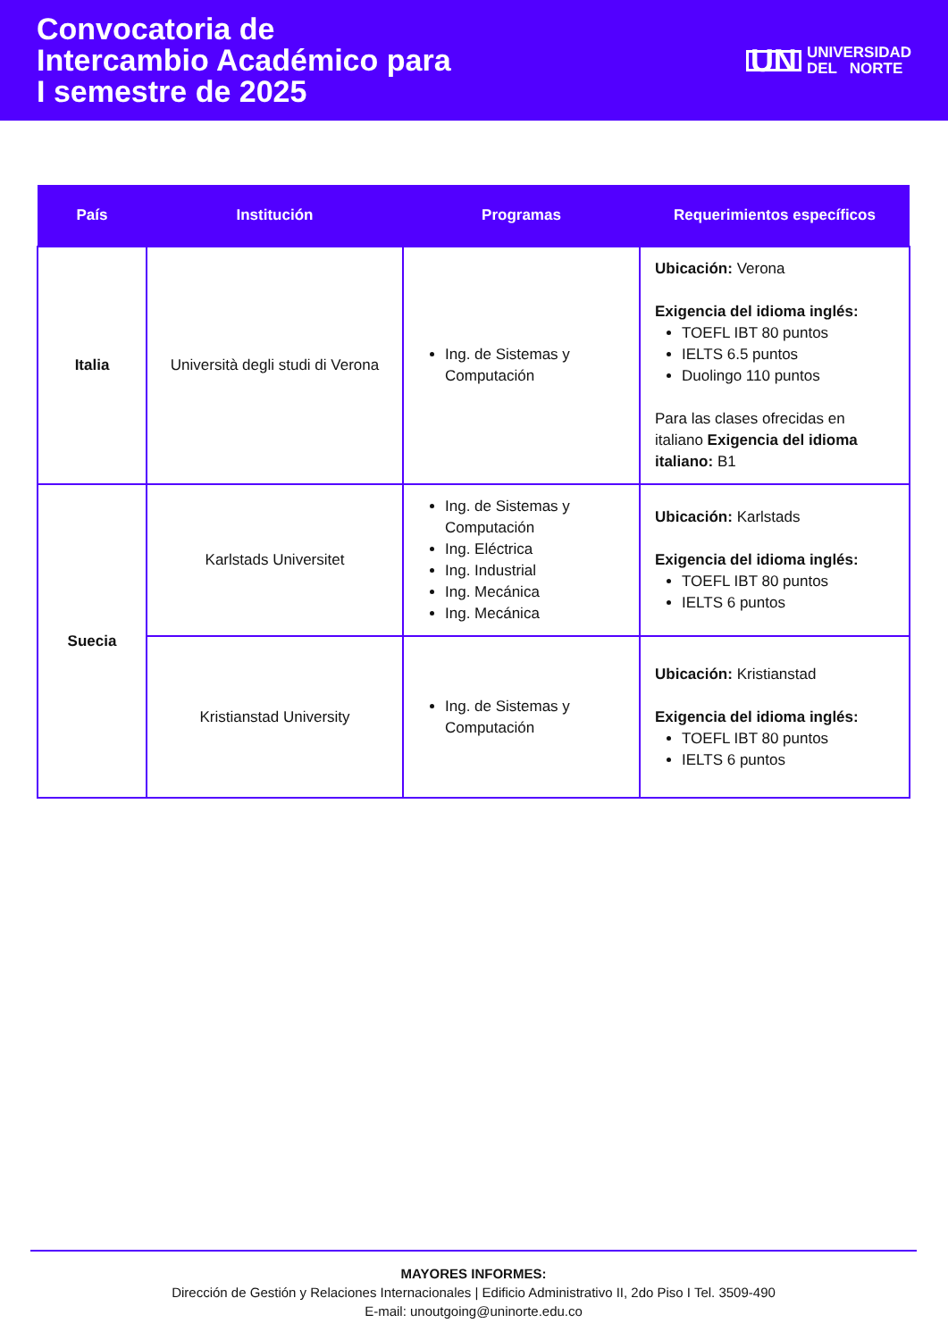Convocatoria de
Intercambio Académico para
I semestre de 2025
UN UNIVERSIDAD
DEL NORTE
| País | Institución | Programas | Requerimientos específicos |
| --- | --- | --- | --- |
| Italia | Università degli studi di Verona | Ing. de Sistemas y Computación | Ubicación: Verona Exigencia del idioma inglés: TOEFL IBT 80 puntos IELTS 6.5 puntos Duolingo 110 puntos Para las clases ofrecidas en italiano Exigencia del idioma italiano: B1 |
| Suecia | Karlstads Universitet | Ing. de Sistemas y Computación Ing. Eléctrica Ing. Industrial Ing. Mecánica Ing. Mecánica | Ubicación: Karlstads Exigencia del idioma inglés: TOEFL IBT 80 puntos IELTS 6 puntos |
| | Kristianstad University | Ing. de Sistemas y Computación | Ubicación: Kristianstad Exigencia del idioma inglés: TOEFL IBT 80 puntos IELTS 6 puntos |
MAYORES INFORMES:
Dirección de Gestión y Relaciones Internacionales | Edificio Administrativo II, 2do Piso I Tel. 3509-490
E-mail: unoutgoing@uninorte.edu.co